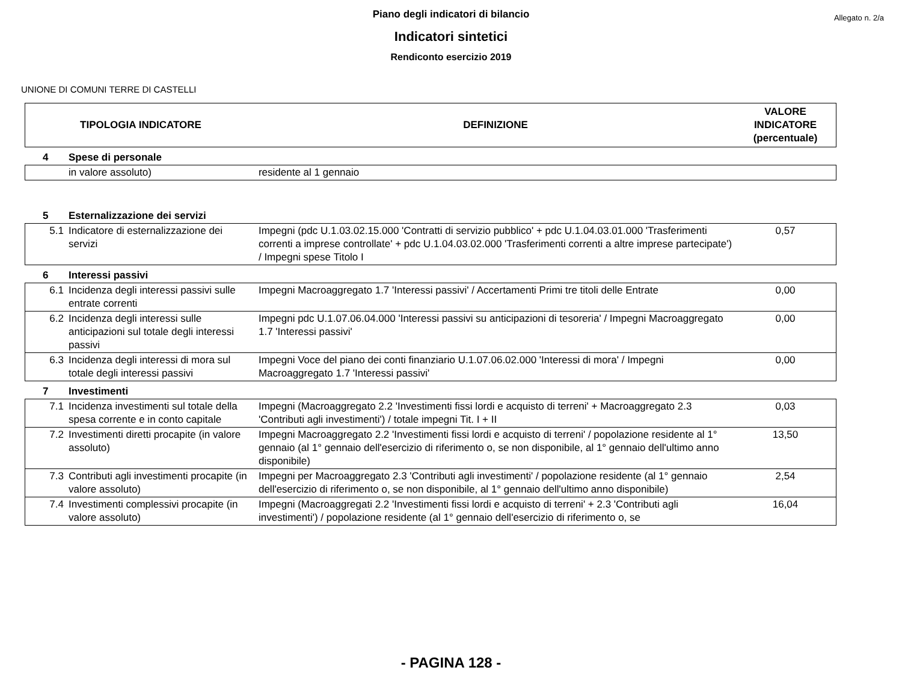Allegato n. 2/a
Piano degli indicatori di bilancio
Indicatori sintetici
Rendiconto esercizio 2019
UNIONE DI COMUNI TERRE DI CASTELLI
| TIPOLOGIA INDICATORE | | DEFINIZIONE | VALORE INDICATORE (percentuale) |
| 4 | Spese di personale | | |
| | in valore assoluto) | residente al 1 gennaio | |
| 5 | Esternalizzazione dei servizi | | |
| 5.1 | Indicatore di esternalizzazione dei servizi | Impegni (pdc U.1.03.02.15.000 'Contratti di servizio pubblico' + pdc U.1.04.03.01.000 'Trasferimenti correnti a imprese controllate' + pdc U.1.04.03.02.000 'Trasferimenti correnti a altre imprese partecipate') / Impegni spese Titolo I | 0,57 |
| 6 | Interessi passivi | | |
| 6.1 | Incidenza degli interessi passivi sulle entrate correnti | Impegni Macroaggregato 1.7 'Interessi passivi' / Accertamenti Primi tre titoli delle Entrate | 0,00 |
| 6.2 | Incidenza degli interessi sulle anticipazioni sul totale degli interessi passivi | Impegni pdc U.1.07.06.04.000 'Interessi passivi su anticipazioni di tesoreria' / Impegni Macroaggregato 1.7 'Interessi passivi' | 0,00 |
| 6.3 | Incidenza degli interessi di mora sul totale degli interessi passivi | Impegni Voce del piano dei conti finanziario U.1.07.06.02.000 'Interessi di mora' / Impegni Macroaggregato 1.7 'Interessi passivi' | 0,00 |
| 7 | Investimenti | | |
| 7.1 | Incidenza investimenti sul totale della spesa corrente e in conto capitale | Impegni (Macroaggregato 2.2 'Investimenti fissi lordi e acquisto di terreni' + Macroaggregato 2.3 'Contributi agli investimenti') / totale impegni Tit. I + II | 0,03 |
| 7.2 | Investimenti diretti procapite (in valore assoluto) | Impegni Macroaggregato 2.2 'Investimenti fissi lordi e acquisto di terreni' / popolazione residente al 1° gennaio (al 1° gennaio dell'esercizio di riferimento o, se non disponibile, al 1° gennaio dell'ultimo anno disponibile) | 13,50 |
| 7.3 | Contributi agli investimenti procapite (in valore assoluto) | Impegni per Macroaggregato 2.3 'Contributi agli investimenti' / popolazione residente (al 1° gennaio dell'esercizio di riferimento o, se non disponibile, al 1° gennaio dell'ultimo anno disponibile) | 2,54 |
| 7.4 | Investimenti complessivi procapite (in valore assoluto) | Impegni (Macroaggregati 2.2 'Investimenti fissi lordi e acquisto di terreni' + 2.3 'Contributi agli investimenti') / popolazione residente (al 1° gennaio dell'esercizio di riferimento o, se | 16,04 |
- PAGINA 128 -